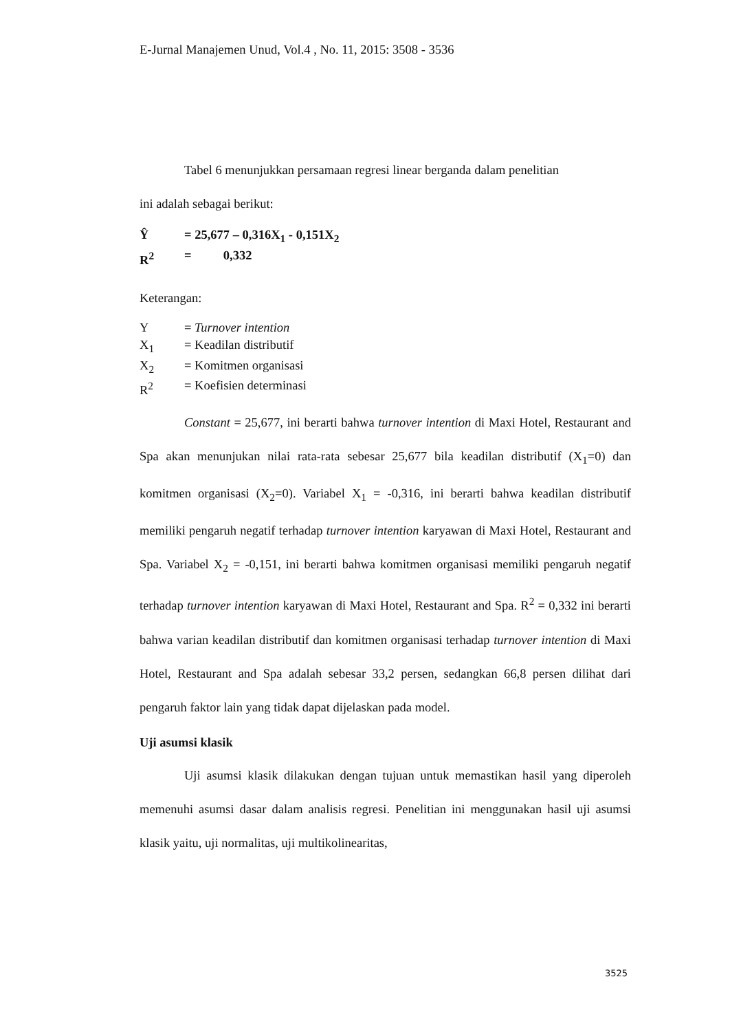E-Jurnal Manajemen Unud, Vol.4 , No. 11, 2015: 3508 - 3536
Tabel 6 menunjukkan persamaan regresi linear berganda dalam penelitian
ini adalah sebagai berikut:
Ŷ = 25,677 – 0,316X<sub>1</sub> - 0,151X<sub>2</sub>
R<sup>2</sup> = 0,332
Keterangan:
Y = Turnover intention
X<sub>1</sub> = Keadilan distributif
X<sub>2</sub> = Komitmen organisasi
R<sup>2</sup> = Koefisien determinasi
Constant = 25,677, ini berarti bahwa turnover intention di Maxi Hotel, Restaurant and Spa akan menunjukan nilai rata-rata sebesar 25,677 bila keadilan distributif (X<sub>1</sub>=0) dan komitmen organisasi (X<sub>2</sub>=0). Variabel X<sub>1</sub> = -0,316, ini berarti bahwa keadilan distributif memiliki pengaruh negatif terhadap turnover intention karyawan di Maxi Hotel, Restaurant and Spa. Variabel X<sub>2</sub> = -0,151, ini berarti bahwa komitmen organisasi memiliki pengaruh negatif terhadap turnover intention karyawan di Maxi Hotel, Restaurant and Spa. R<sup>2</sup> = 0,332 ini berarti bahwa varian keadilan distributif dan komitmen organisasi terhadap turnover intention di Maxi Hotel, Restaurant and Spa adalah sebesar 33,2 persen, sedangkan 66,8 persen dilihat dari pengaruh faktor lain yang tidak dapat dijelaskan pada model.
Uji asumsi klasik
Uji asumsi klasik dilakukan dengan tujuan untuk memastikan hasil yang diperoleh memenuhi asumsi dasar dalam analisis regresi. Penelitian ini menggunakan hasil uji asumsi klasik yaitu, uji normalitas, uji multikolinearitas,
3525